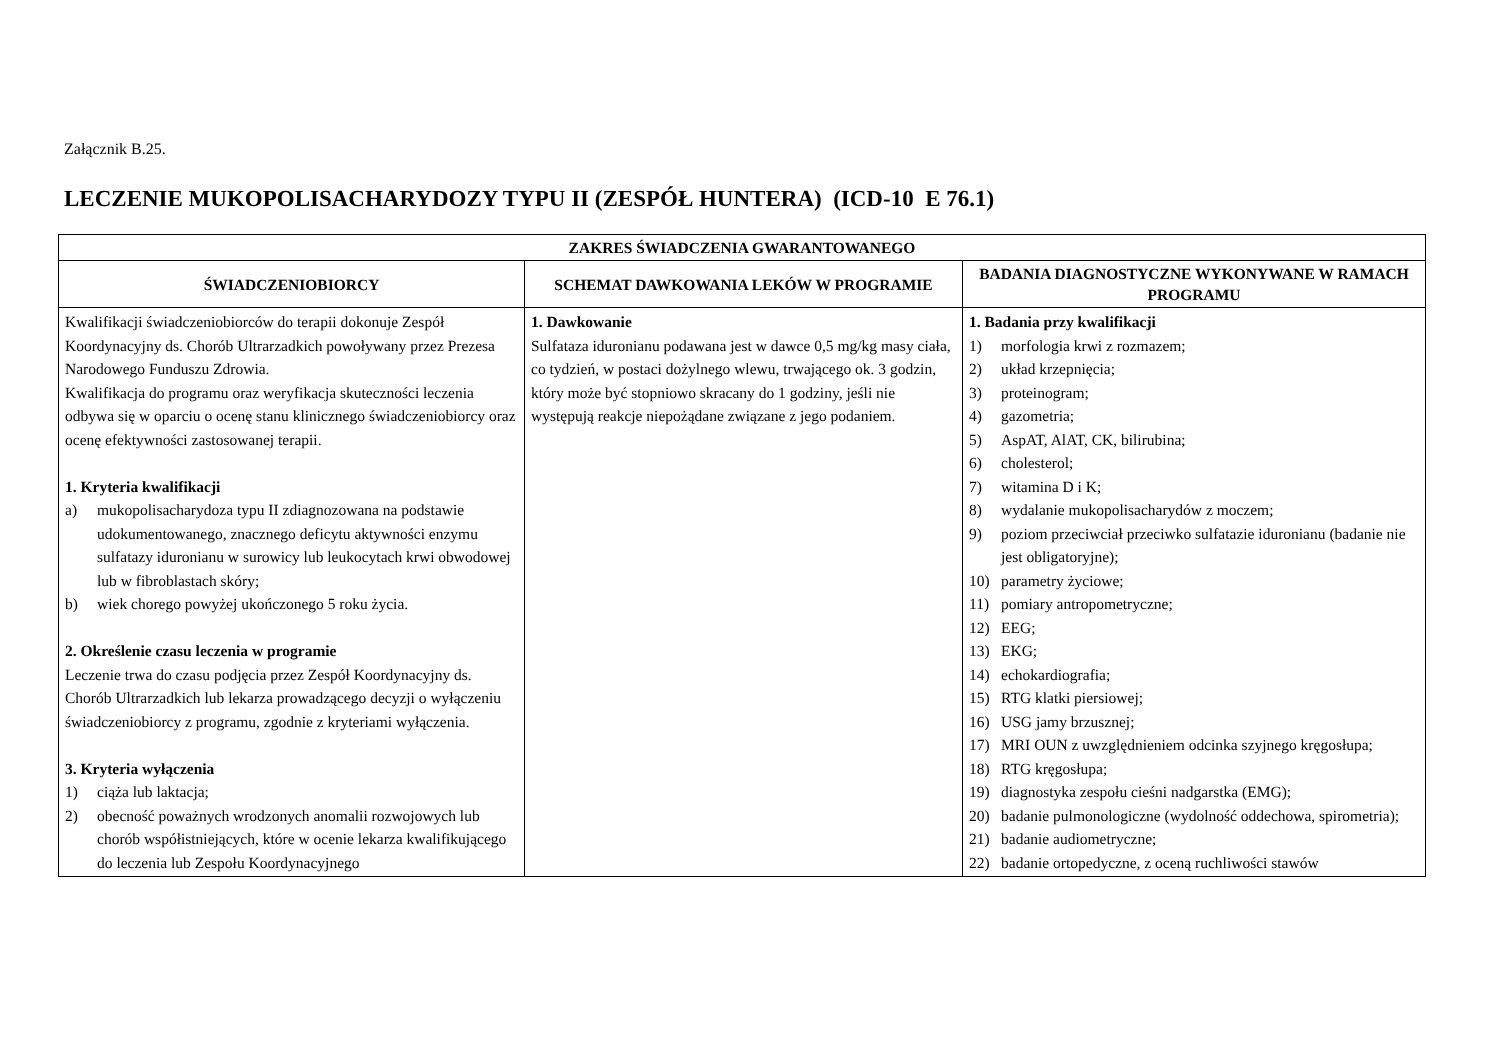Załącznik B.25.
LECZENIE MUKOPOLISACHARYDOZY TYPU II (ZESPÓŁ HUNTERA) (ICD-10 E 76.1)
| ZAKRES ŚWIADCZENIA GWARANTOWANEGO | | |
| --- | --- | --- |
| ŚWIADCZENIOBIORCY | SCHEMAT DAWKOWANIA LEKÓW W PROGRAMIE | BADANIA DIAGNOSTYCZNE WYKONYWANE W RAMACH PROGRAMU |
| Kwalifikacji świadczeniobiorców do terapii dokonuje Zespół Koordynacyjny ds. Chorób Ultrarzadkich powoływany przez Prezesa Narodowego Funduszu Zdrowia. Kwalifikacja do programu oraz weryfikacja skuteczności leczenia odbywa się w oparciu o ocenę stanu klinicznego świadczeniobiorcy oraz ocenę efektywności zastosowanej terapii. 1. Kryteria kwalifikacji a) mukopolisacharydoza typu II zdiagnozowana na podstawie udokumentowanego, znacznego deficytu aktywności enzymu sulfatazy iduronianu w surowicy lub leukocytach krwi obwodowej lub w fibroblastach skóry; b) wiek chorego powyżej ukończonego 5 roku życia. 2. Określenie czasu leczenia w programie Leczenie trwa do czasu podjęcia przez Zespół Koordynacyjny ds. Chorób Ultrarzadkich lub lekarza prowadzącego decyzji o wyłączeniu świadczeniobiorcy z programu, zgodnie z kryteriami wyłączenia. 3. Kryteria wyłączenia 1) ciąża lub laktacja; 2) obecność poważnych wrodzonych anomalii rozwojowych lub chorób współistniejących, które w ocenie lekarza kwalifikującego do leczenia lub Zespołu Koordynacyjnego | 1. Dawkowanie Sulfataza iduronianu podawana jest w dawce 0,5 mg/kg masy ciała, co tydzień, w postaci dożylnego wlewu, trwającego ok. 3 godzin, który może być stopniowo skracany do 1 godziny, jeśli nie występują reakcje niepożądane związane z jego podaniem. | 1. Badania przy kwalifikacji 1) morfologia krwi z rozmazem; 2) układ krzepnięcia; 3) proteinogram; 4) gazometria; 5) AspAT, AlAT, CK, bilirubina; 6) cholesterol; 7) witamina D i K; 8) wydalanie mukopolisacharydów z moczem; 9) poziom przeciwciał przeciwko sulfatazie iduronianu (badanie nie jest obligatoryjne); 10) parametry życiowe; 11) pomiary antropometryczne; 12) EEG; 13) EKG; 14) echokardiografia; 15) RTG klatki piersiowej; 16) USG jamy brzusznej; 17) MRI OUN z uwzględnieniem odcinka szyjnego kręgosłupa; 18) RTG kręgosłupa; 19) diagnostyka zespołu cieśni nadgarstka (EMG); 20) badanie pulmonologiczne (wydolność oddechowa, spirometria); 21) badanie audiometryczne; 22) badanie ortopedyczne, z oceną ruchliwości stawów |